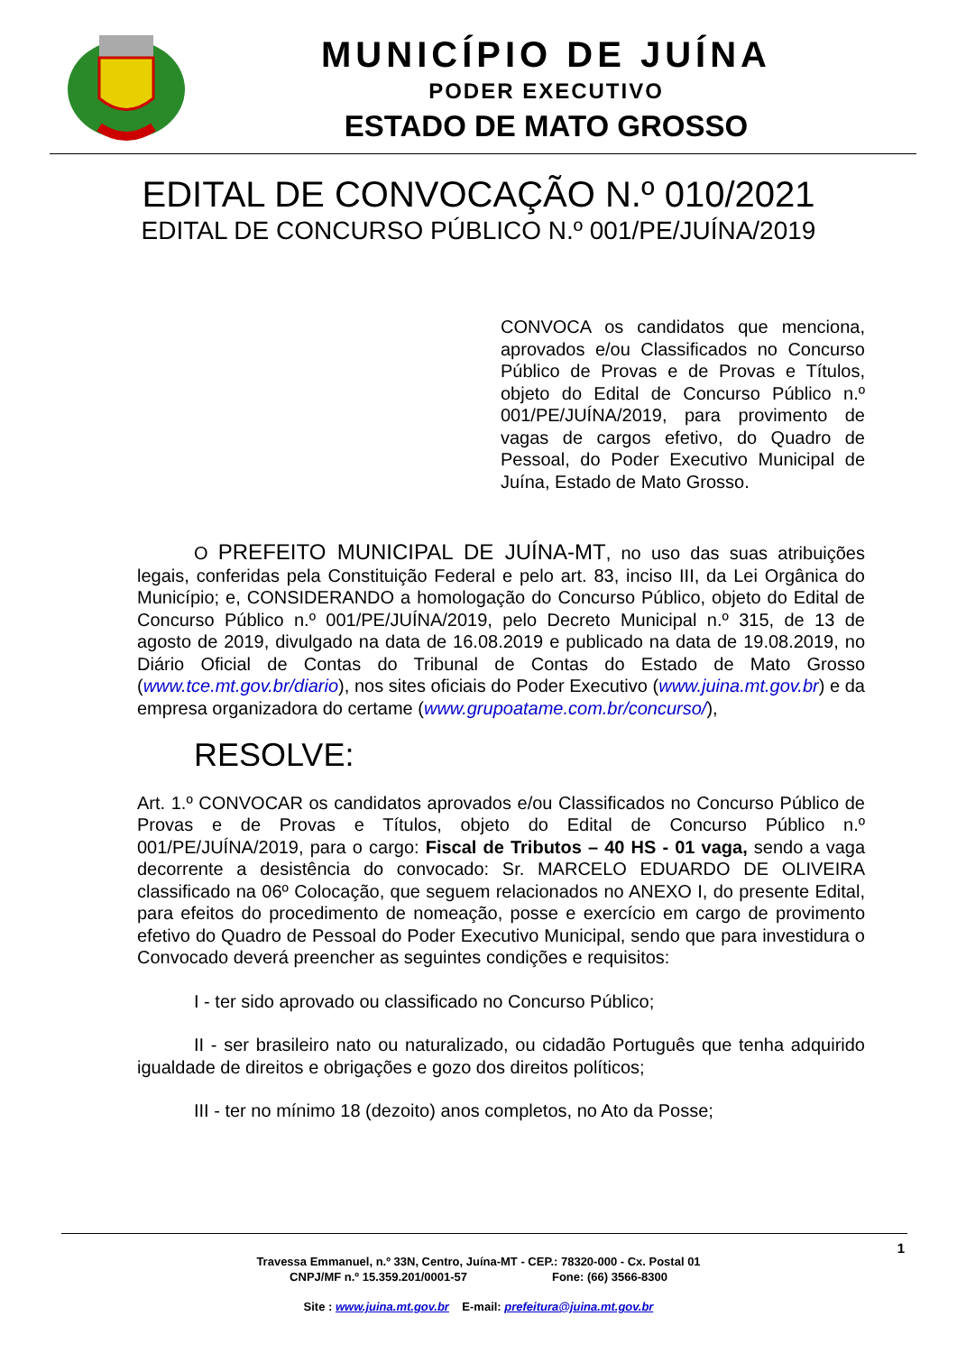MUNICÍPIO DE JUÍNA
PODER EXECUTIVO
ESTADO DE MATO GROSSO
EDITAL DE CONVOCAÇÃO N.º 010/2021
EDITAL DE CONCURSO PÚBLICO N.º 001/PE/JUÍNA/2019
CONVOCA os candidatos que menciona, aprovados e/ou Classificados no Concurso Público de Provas e de Provas e Títulos, objeto do Edital de Concurso Público n.º 001/PE/JUÍNA/2019, para provimento de vagas de cargos efetivo, do Quadro de Pessoal, do Poder Executivo Municipal de Juína, Estado de Mato Grosso.
O PREFEITO MUNICIPAL DE JUÍNA-MT, no uso das suas atribuições legais, conferidas pela Constituição Federal e pelo art. 83, inciso III, da Lei Orgânica do Município; e, CONSIDERANDO a homologação do Concurso Público, objeto do Edital de Concurso Público n.º 001/PE/JUÍNA/2019, pelo Decreto Municipal n.º 315, de 13 de agosto de 2019, divulgado na data de 16.08.2019 e publicado na data de 19.08.2019, no Diário Oficial de Contas do Tribunal de Contas do Estado de Mato Grosso (www.tce.mt.gov.br/diario), nos sites oficiais do Poder Executivo (www.juina.mt.gov.br) e da empresa organizadora do certame (www.grupoatame.com.br/concurso/),
RESOLVE:
Art. 1.º CONVOCAR os candidatos aprovados e/ou Classificados no Concurso Público de Provas e de Provas e Títulos, objeto do Edital de Concurso Público n.º 001/PE/JUÍNA/2019, para o cargo: Fiscal de Tributos – 40 HS - 01 vaga, sendo a vaga decorrente a desistência do convocado: Sr. MARCELO EDUARDO DE OLIVEIRA classificado na 06º Colocação, que seguem relacionados no ANEXO I, do presente Edital, para efeitos do procedimento de nomeação, posse e exercício em cargo de provimento efetivo do Quadro de Pessoal do Poder Executivo Municipal, sendo que para investidura o Convocado deverá preencher as seguintes condições e requisitos:
I - ter sido aprovado ou classificado no Concurso Público;
II - ser brasileiro nato ou naturalizado, ou cidadão Português que tenha adquirido igualdade de direitos e obrigações e gozo dos direitos políticos;
III - ter no mínimo 18 (dezoito) anos completos, no Ato da Posse;
1
Travessa Emmanuel, n.º 33N, Centro, Juína-MT - CEP.: 78320-000 - Cx. Postal 01
CNPJ/MF n.º 15.359.201/0001-57 Fone: (66) 3566-8300
Site : www.juina.mt.gov.br E-mail: prefeitura@juina.mt.gov.br